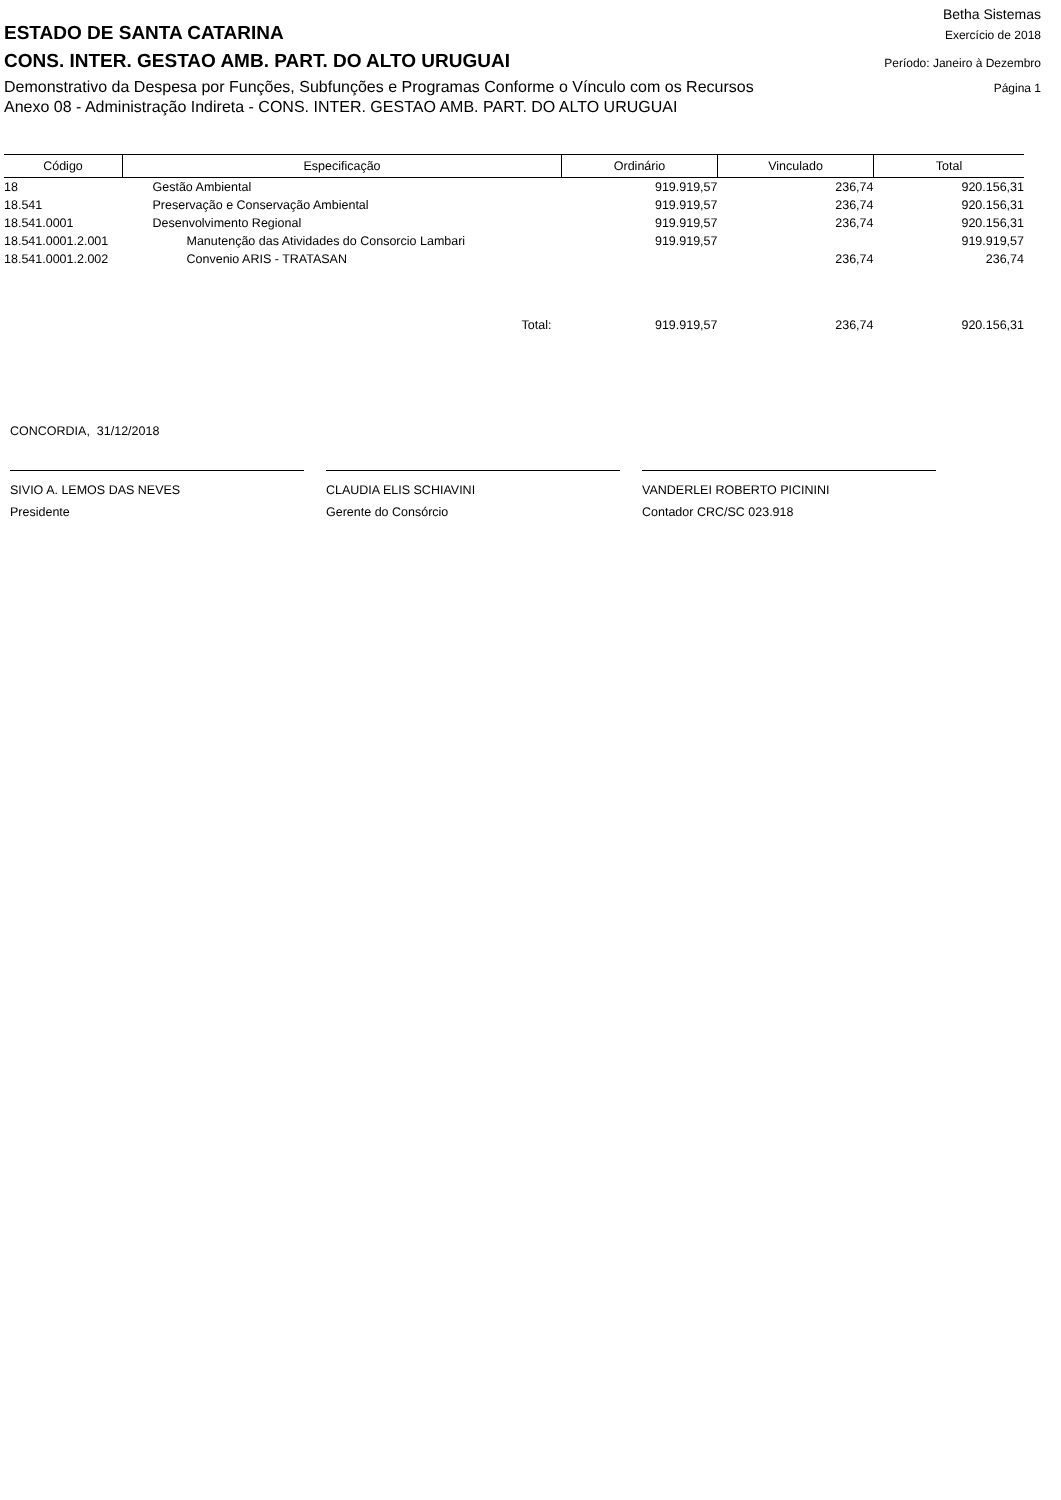Betha Sistemas
ESTADO DE SANTA CATARINA Exercício de 2018
CONS. INTER. GESTAO AMB. PART. DO ALTO URUGUAI Período: Janeiro à Dezembro
Demonstrativo da Despesa por Funções, Subfunções e Programas Conforme o Vínculo com os Recursos Página 1
Anexo 08 - Administração Indireta - CONS. INTER. GESTAO AMB. PART. DO ALTO URUGUAI
| Código | Especificação | Ordinário | Vinculado | Total |
| --- | --- | --- | --- | --- |
| 18 | Gestão Ambiental | 919.919,57 | 236,74 | 920.156,31 |
| 18.541 | Preservação e Conservação Ambiental | 919.919,57 | 236,74 | 920.156,31 |
| 18.541.0001 | Desenvolvimento Regional | 919.919,57 | 236,74 | 920.156,31 |
| 18.541.0001.2.001 | Manutenção das Atividades do Consorcio Lambari | 919.919,57 | | 919.919,57 |
| 18.541.0001.2.002 | Convenio ARIS - TRATASAN | | 236,74 | 236,74 |
| Total: | | 919.919,57 | 236,74 | 920.156,31 |
CONCORDIA, 31/12/2018
SIVIO A. LEMOS DAS NEVES
Presidente
CLAUDIA ELIS SCHIAVINI
Gerente do Consórcio
VANDERLEI ROBERTO PICININI
Contador CRC/SC 023.918